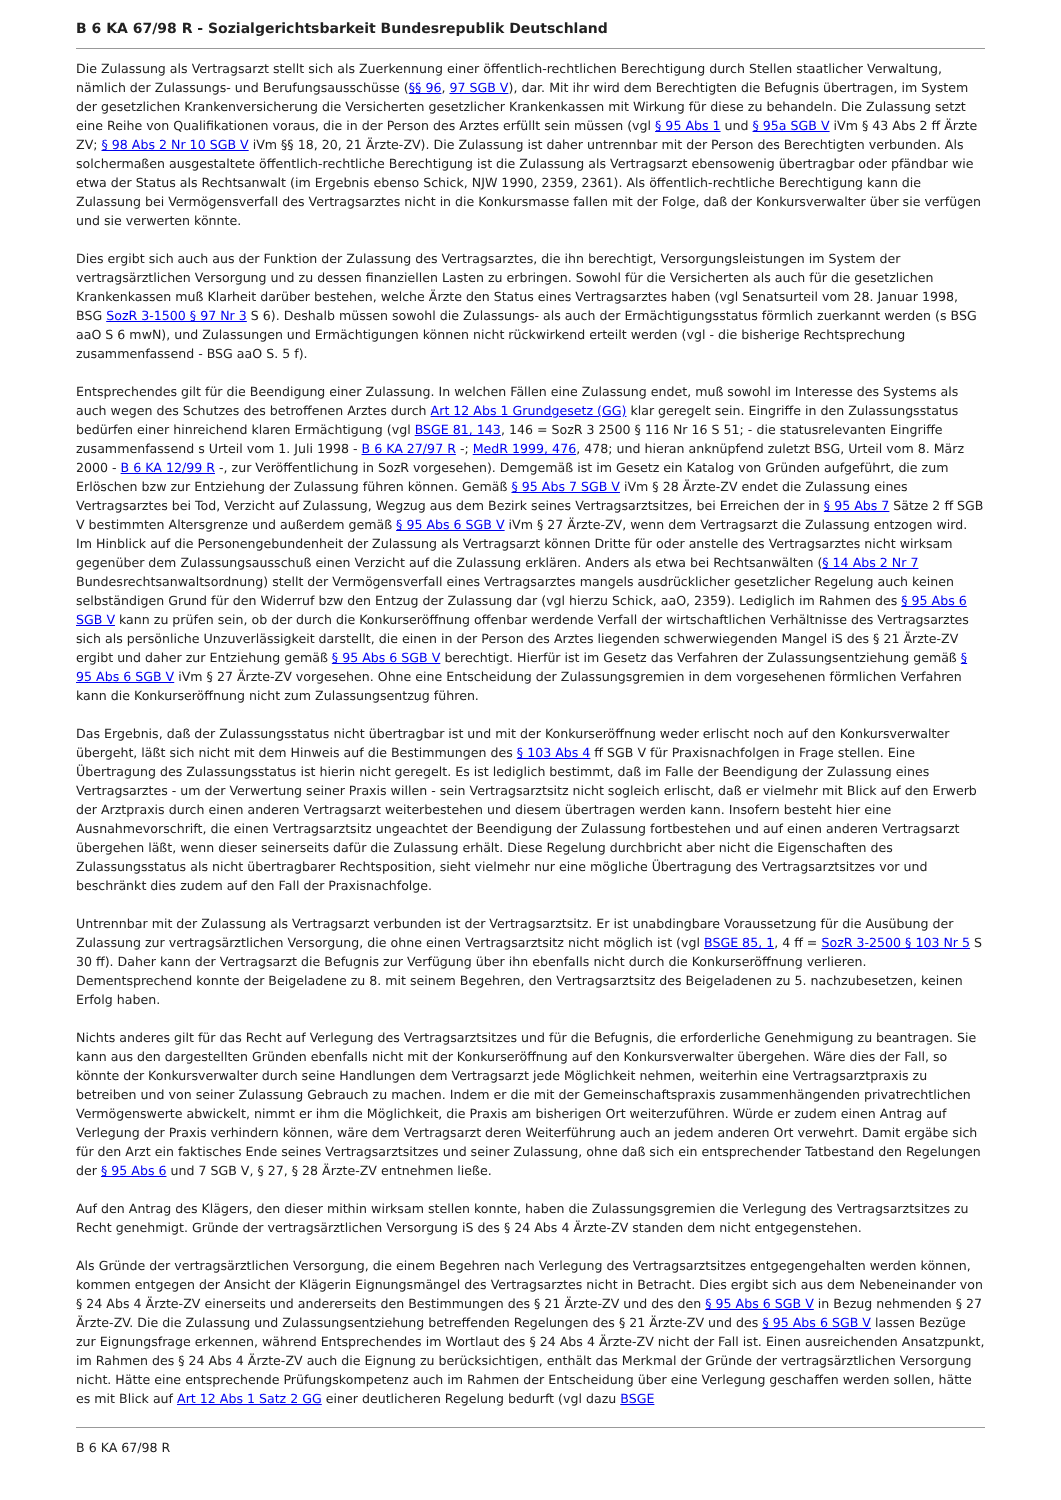B 6 KA 67/98 R - Sozialgerichtsbarkeit Bundesrepublik Deutschland
Die Zulassung als Vertragsarzt stellt sich als Zuerkennung einer öffentlich-rechtlichen Berechtigung durch Stellen staatlicher Verwaltung, nämlich der Zulassungs- und Berufungsausschüsse (§§ 96, 97 SGB V), dar. Mit ihr wird dem Berechtigten die Befugnis übertragen, im System der gesetzlichen Krankenversicherung die Versicherten gesetzlicher Krankenkassen mit Wirkung für diese zu behandeln. Die Zulassung setzt eine Reihe von Qualifikationen voraus, die in der Person des Arztes erfüllt sein müssen (vgl § 95 Abs 1 und § 95a SGB V iVm § 43 Abs 2 ff Ärzte ZV; § 98 Abs 2 Nr 10 SGB V iVm §§ 18, 20, 21 Ärzte-ZV). Die Zulassung ist daher untrennbar mit der Person des Berechtigten verbunden. Als solchermaßen ausgestaltete öffentlich-rechtliche Berechtigung ist die Zulassung als Vertragsarzt ebensowenig übertragbar oder pfändbar wie etwa der Status als Rechtsanwalt (im Ergebnis ebenso Schick, NJW 1990, 2359, 2361). Als öffentlich-rechtliche Berechtigung kann die Zulassung bei Vermögensverfall des Vertragsarztes nicht in die Konkursmasse fallen mit der Folge, daß der Konkursverwalter über sie verfügen und sie verwerten könnte.
Dies ergibt sich auch aus der Funktion der Zulassung des Vertragsarztes, die ihn berechtigt, Versorgungsleistungen im System der vertragsärztlichen Versorgung und zu dessen finanziellen Lasten zu erbringen. Sowohl für die Versicherten als auch für die gesetzlichen Krankenkassen muß Klarheit darüber bestehen, welche Ärzte den Status eines Vertragsarztes haben (vgl Senatsurteil vom 28. Januar 1998, BSG SozR 3-1500 § 97 Nr 3 S 6). Deshalb müssen sowohl die Zulassungs- als auch der Ermächtigungsstatus förmlich zuerkannt werden (s BSG aaO S 6 mwN), und Zulassungen und Ermächtigungen können nicht rückwirkend erteilt werden (vgl - die bisherige Rechtsprechung zusammenfassend - BSG aaO S. 5 f).
Entsprechendes gilt für die Beendigung einer Zulassung. In welchen Fällen eine Zulassung endet, muß sowohl im Interesse des Systems als auch wegen des Schutzes des betroffenen Arztes durch Art 12 Abs 1 Grundgesetz (GG) klar geregelt sein. Eingriffe in den Zulassungsstatus bedürfen einer hinreichend klaren Ermächtigung (vgl BSGE 81, 143, 146 = SozR 3 2500 § 116 Nr 16 S 51; - die statusrelevanten Eingriffe zusammenfassend s Urteil vom 1. Juli 1998 - B 6 KA 27/97 R -; MedR 1999, 476, 478; und hieran anknüpfend zuletzt BSG, Urteil vom 8. März 2000 - B 6 KA 12/99 R -, zur Veröffentlichung in SozR vorgesehen). Demgemäß ist im Gesetz ein Katalog von Gründen aufgeführt, die zum Erlöschen bzw zur Entziehung der Zulassung führen können. Gemäß § 95 Abs 7 SGB V iVm § 28 Ärzte-ZV endet die Zulassung eines Vertragsarztes bei Tod, Verzicht auf Zulassung, Wegzug aus dem Bezirk seines Vertragsarztsitzes, bei Erreichen der in § 95 Abs 7 Sätze 2 ff SGB V bestimmten Altersgrenze und außerdem gemäß § 95 Abs 6 SGB V iVm § 27 Ärzte-ZV, wenn dem Vertragsarzt die Zulassung entzogen wird. Im Hinblick auf die Personengebundenheit der Zulassung als Vertragsarzt können Dritte für oder anstelle des Vertragsarztes nicht wirksam gegenüber dem Zulassungsausschuß einen Verzicht auf die Zulassung erklären. Anders als etwa bei Rechtsanwälten (§ 14 Abs 2 Nr 7 Bundesrechtsanwaltsordnung) stellt der Vermögensverfall eines Vertragsarztes mangels ausdrücklicher gesetzlicher Regelung auch keinen selbständigen Grund für den Widerruf bzw den Entzug der Zulassung dar (vgl hierzu Schick, aaO, 2359). Lediglich im Rahmen des § 95 Abs 6 SGB V kann zu prüfen sein, ob der durch die Konkurseröffnung offenbar werdende Verfall der wirtschaftlichen Verhältnisse des Vertragsarztes sich als persönliche Unzuverlässigkeit darstellt, die einen in der Person des Arztes liegenden schwerwiegenden Mangel iS des § 21 Ärzte-ZV ergibt und daher zur Entziehung gemäß § 95 Abs 6 SGB V berechtigt. Hierfür ist im Gesetz das Verfahren der Zulassungsentziehung gemäß § 95 Abs 6 SGB V iVm § 27 Ärzte-ZV vorgesehen. Ohne eine Entscheidung der Zulassungsgremien in dem vorgesehenen förmlichen Verfahren kann die Konkurseröffnung nicht zum Zulassungsentzug führen.
Das Ergebnis, daß der Zulassungsstatus nicht übertragbar ist und mit der Konkurseröffnung weder erlischt noch auf den Konkursverwalter übergeht, läßt sich nicht mit dem Hinweis auf die Bestimmungen des § 103 Abs 4 ff SGB V für Praxisnachfolgen in Frage stellen. Eine Übertragung des Zulassungsstatus ist hierin nicht geregelt. Es ist lediglich bestimmt, daß im Falle der Beendigung der Zulassung eines Vertragsarztes - um der Verwertung seiner Praxis willen - sein Vertragsarztsitz nicht sogleich erlischt, daß er vielmehr mit Blick auf den Erwerb der Arztpraxis durch einen anderen Vertragsarzt weiterbestehen und diesem übertragen werden kann. Insofern besteht hier eine Ausnahmevorschrift, die einen Vertragsarztsitz ungeachtet der Beendigung der Zulassung fortbestehen und auf einen anderen Vertragsarzt übergehen läßt, wenn dieser seinerseits dafür die Zulassung erhält. Diese Regelung durchbricht aber nicht die Eigenschaften des Zulassungsstatus als nicht übertragbarer Rechtsposition, sieht vielmehr nur eine mögliche Übertragung des Vertragsarztsitzes vor und beschränkt dies zudem auf den Fall der Praxisnachfolge.
Untrennbar mit der Zulassung als Vertragsarzt verbunden ist der Vertragsarztsitz. Er ist unabdingbare Voraussetzung für die Ausübung der Zulassung zur vertragsärztlichen Versorgung, die ohne einen Vertragsarztsitz nicht möglich ist (vgl BSGE 85, 1, 4 ff = SozR 3-2500 § 103 Nr 5 S 30 ff). Daher kann der Vertragsarzt die Befugnis zur Verfügung über ihn ebenfalls nicht durch die Konkurseröffnung verlieren. Dementsprechend konnte der Beigeladene zu 8. mit seinem Begehren, den Vertragsarztsitz des Beigeladenen zu 5. nachzubesetzen, keinen Erfolg haben.
Nichts anderes gilt für das Recht auf Verlegung des Vertragsarztsitzes und für die Befugnis, die erforderliche Genehmigung zu beantragen. Sie kann aus den dargestellten Gründen ebenfalls nicht mit der Konkurseröffnung auf den Konkursverwalter übergehen. Wäre dies der Fall, so könnte der Konkursverwalter durch seine Handlungen dem Vertragsarzt jede Möglichkeit nehmen, weiterhin eine Vertragsarztpraxis zu betreiben und von seiner Zulassung Gebrauch zu machen. Indem er die mit der Gemeinschaftspraxis zusammenhängenden privatrechtlichen Vermögenswerte abwickelt, nimmt er ihm die Möglichkeit, die Praxis am bisherigen Ort weiterzuführen. Würde er zudem einen Antrag auf Verlegung der Praxis verhindern können, wäre dem Vertragsarzt deren Weiterführung auch an jedem anderen Ort verwehrt. Damit ergäbe sich für den Arzt ein faktisches Ende seines Vertragsarztsitzes und seiner Zulassung, ohne daß sich ein entsprechender Tatbestand den Regelungen der § 95 Abs 6 und 7 SGB V, § 27, § 28 Ärzte-ZV entnehmen ließe.
Auf den Antrag des Klägers, den dieser mithin wirksam stellen konnte, haben die Zulassungsgremien die Verlegung des Vertragsarztsitzes zu Recht genehmigt. Gründe der vertragsärztlichen Versorgung iS des § 24 Abs 4 Ärzte-ZV standen dem nicht entgegenstehen.
Als Gründe der vertragsärztlichen Versorgung, die einem Begehren nach Verlegung des Vertragsarztsitzes entgegengehalten werden können, kommen entgegen der Ansicht der Klägerin Eignungsmängel des Vertragsarztes nicht in Betracht. Dies ergibt sich aus dem Nebeneinander von § 24 Abs 4 Ärzte-ZV einerseits und andererseits den Bestimmungen des § 21 Ärzte-ZV und des den § 95 Abs 6 SGB V in Bezug nehmenden § 27 Ärzte-ZV. Die die Zulassung und Zulassungsentziehung betreffenden Regelungen des § 21 Ärzte-ZV und des § 95 Abs 6 SGB V lassen Bezüge zur Eignungsfrage erkennen, während Entsprechendes im Wortlaut des § 24 Abs 4 Ärzte-ZV nicht der Fall ist. Einen ausreichenden Ansatzpunkt, im Rahmen des § 24 Abs 4 Ärzte-ZV auch die Eignung zu berücksichtigen, enthält das Merkmal der Gründe der vertragsärztlichen Versorgung nicht. Hätte eine entsprechende Prüfungskompetenz auch im Rahmen der Entscheidung über eine Verlegung geschaffen werden sollen, hätte es mit Blick auf Art 12 Abs 1 Satz 2 GG einer deutlicheren Regelung bedurft (vgl dazu BSGE
B 6 KA 67/98 R